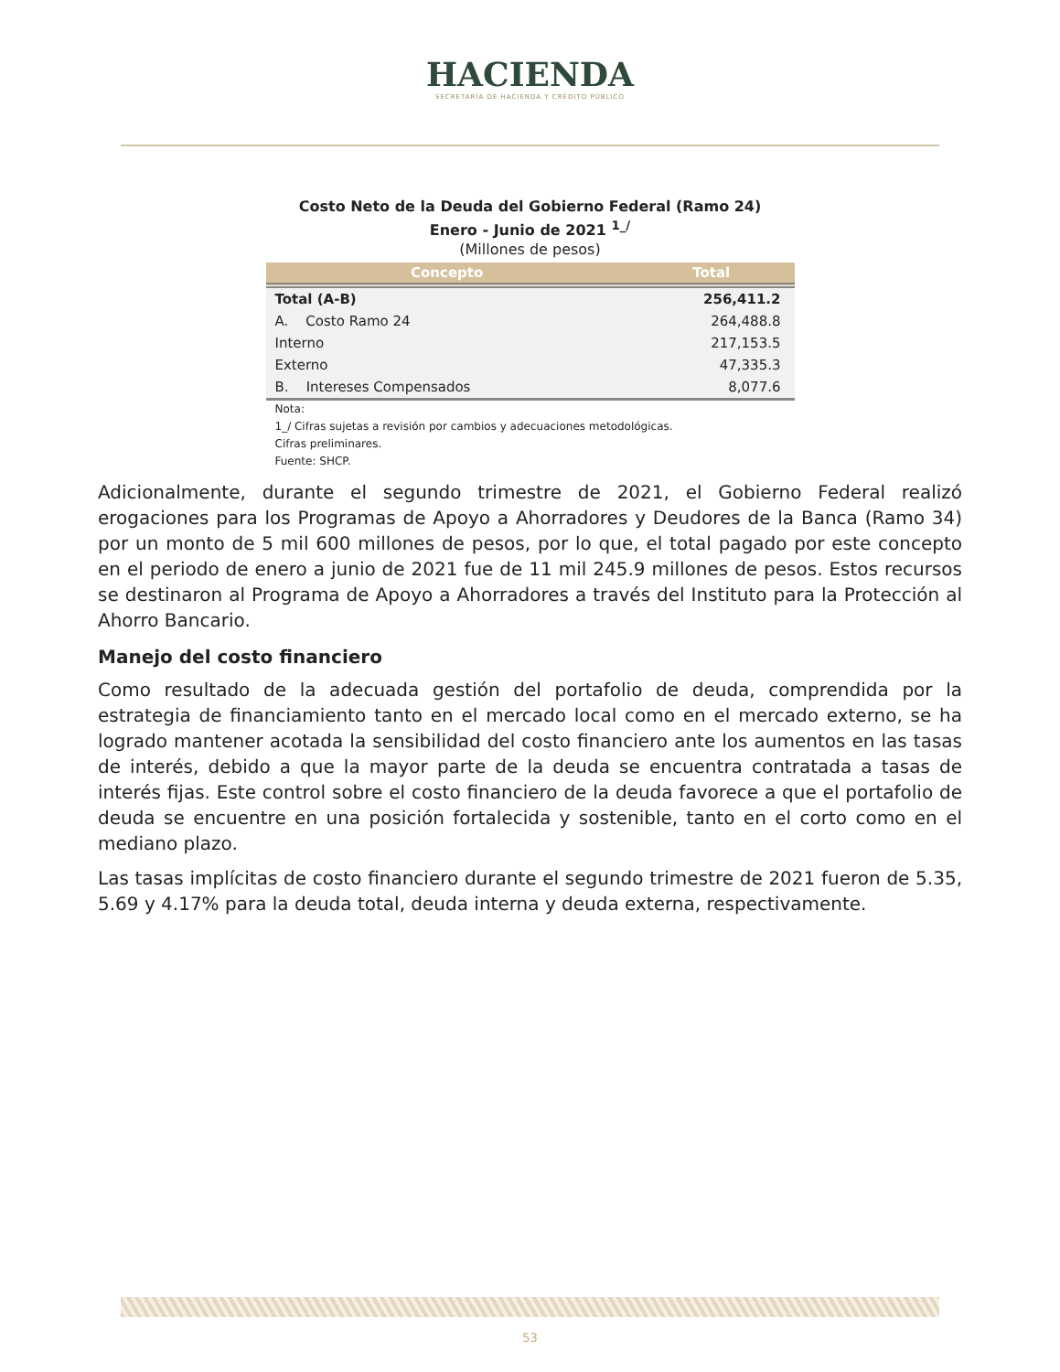HACIENDA
SECRETARÍA DE HACIENDA Y CRÉDITO PÚBLICO
Costo Neto de la Deuda del Gobierno Federal (Ramo 24)
Enero - Junio de 2021 <sup>1_/</sup>
(Millones de pesos)
| Concepto | Total |
| --- | --- |
| Total (A-B) | 256,411.2 |
| A. Costo Ramo 24 | 264,488.8 |
| Interno | 217,153.5 |
| Externo | 47,335.3 |
| B. Intereses Compensados | 8,077.6 |
Nota:
1_/ Cifras sujetas a revisión por cambios y adecuaciones metodológicas.
Cifras preliminares.
Fuente: SHCP.
Adicionalmente, durante el segundo trimestre de 2021, el Gobierno Federal realizó erogaciones para los Programas de Apoyo a Ahorradores y Deudores de la Banca (Ramo 34) por un monto de 5 mil 600 millones de pesos, por lo que, el total pagado por este concepto en el periodo de enero a junio de 2021 fue de 11 mil 245.9 millones de pesos. Estos recursos se destinaron al Programa de Apoyo a Ahorradores a través del Instituto para la Protección al Ahorro Bancario.
Manejo del costo financiero
Como resultado de la adecuada gestión del portafolio de deuda, comprendida por la estrategia de financiamiento tanto en el mercado local como en el mercado externo, se ha logrado mantener acotada la sensibilidad del costo financiero ante los aumentos en las tasas de interés, debido a que la mayor parte de la deuda se encuentra contratada a tasas de interés fijas. Este control sobre el costo financiero de la deuda favorece a que el portafolio de deuda se encuentre en una posición fortalecida y sostenible, tanto en el corto como en el mediano plazo.
Las tasas implícitas de costo financiero durante el segundo trimestre de 2021 fueron de 5.35, 5.69 y 4.17% para la deuda total, deuda interna y deuda externa, respectivamente.
53